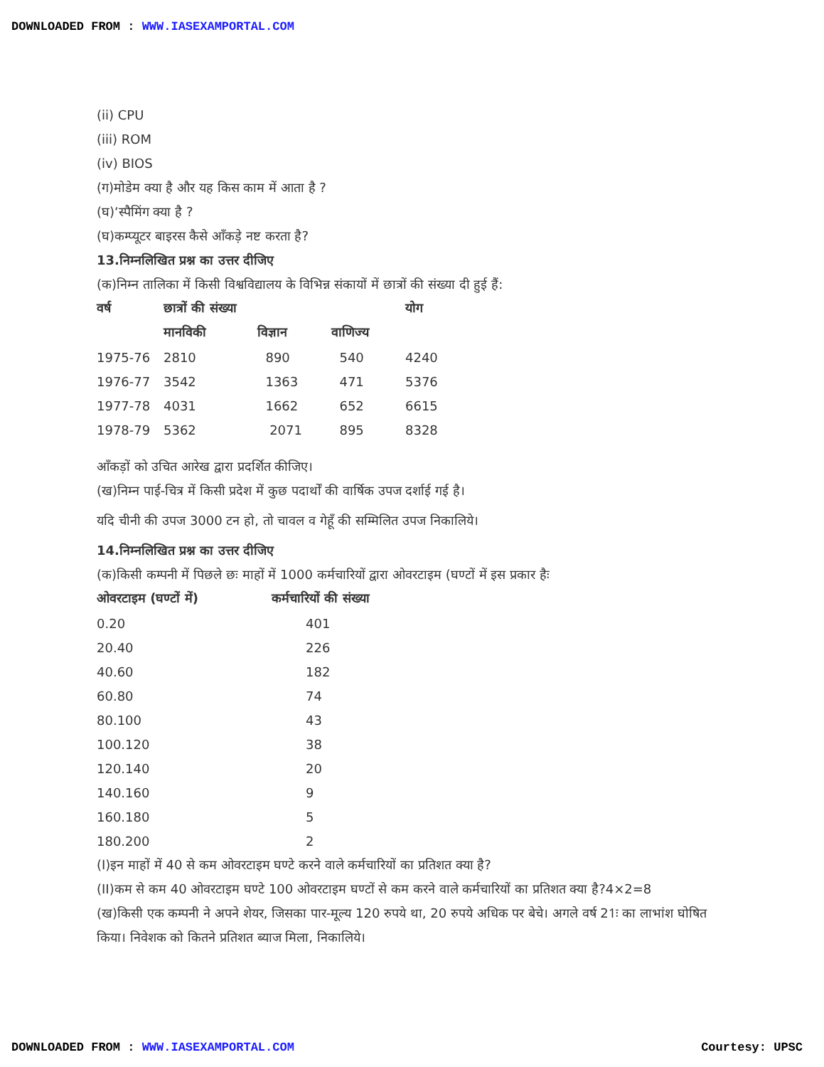DOWNLOADED FROM : WWW.IASEXAMPORTAL.COM
(ii) CPU
(iii) ROM
(iv) BIOS
(ग)मोडेम क्या है और यह किस काम में आता है ?
(घ)‘स्पैमिंग क्या है ?
(घ)कम्प्यूटर बाइरस कैसे आँकड़े नष्ट करता है?
13.निम्नलिखित प्रश्न का उत्तर दीजिए
(क)निम्न तालिका में किसी विश्वविद्यालय के विभिन्न संकायों में छात्रों की संख्या दी हुई हैं:
| वर्ष | छात्रों की संख्या | | | योग |
| --- | --- | --- | --- | --- |
| | मानविकी | विज्ञान | वाणिज्य | |
| 1975-76 | 2810 | 890 | 540 | 4240 |
| 1976-77 | 3542 | 1363 | 471 | 5376 |
| 1977-78 | 4031 | 1662 | 652 | 6615 |
| 1978-79 | 5362 | 2071 | 895 | 8328 |
आँकड़ों को उचित आरेख द्वारा प्रदर्शित कीजिए।
(ख)निम्न पाई-चित्र में किसी प्रदेश में कुछ पदार्थों की वार्षिक उपज दर्शाई गई है।
यदि चीनी की उपज 3000 टन हो, तो चावल व गेहूँ की सम्मिलित उपज निकालिये।
14.निम्नलिखित प्रश्न का उत्तर दीजिए
(क)किसी कम्पनी में पिछले छः माहों में 1000 कर्मचारियों द्वारा ओवरटाइम (घण्टों में इस प्रकार हैः
| ओवरटाइम (घण्टों में) | कर्मचारियों की संख्या |
| --- | --- |
| 0.20 | 401 |
| 20.40 | 226 |
| 40.60 | 182 |
| 60.80 | 74 |
| 80.100 | 43 |
| 100.120 | 38 |
| 120.140 | 20 |
| 140.160 | 9 |
| 160.180 | 5 |
| 180.200 | 2 |
(I)इन माहों में 40 से कम ओवरटाइम घण्टे करने वाले कर्मचारियों का प्रतिशत क्या है?
(II)कम से कम 40 ओवरटाइम घण्टे 100 ओवरटाइम घण्टों से कम करने वाले कर्मचारियों का प्रतिशत क्या है?4×2=8
(ख)किसी एक कम्पनी ने अपने शेयर, जिसका पार-मूल्य 120 रुपये था, 20 रुपये अधिक पर बेचे। अगले वर्ष 21ः का लाभांश घोषित किया। निवेशक को कितने प्रतिशत ब्याज मिला, निकालिये।
DOWNLOADED FROM : WWW.IASEXAMPORTAL.COM
Courtesy: UPSC